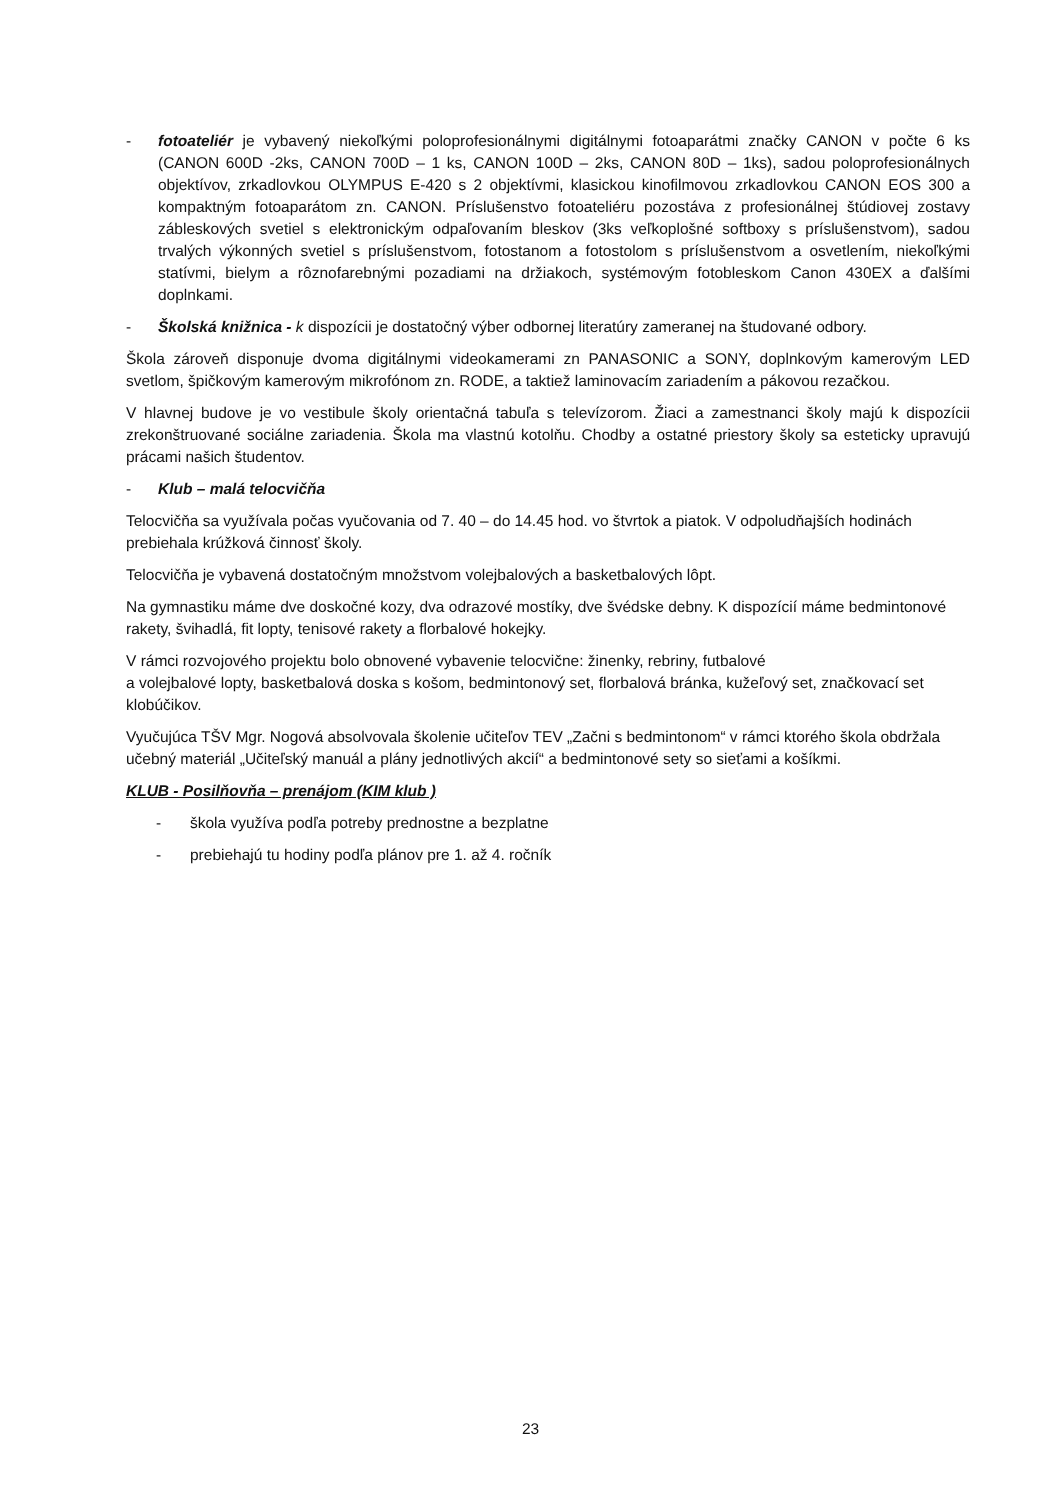- fotoateliér je vybavený niekoľkými poloprofesionálnymi digitálnymi fotoaparátmi značky CANON v počte 6 ks (CANON 600D -2ks, CANON 700D – 1 ks, CANON 100D – 2ks, CANON 80D – 1ks), sadou poloprofesionálnych objektívov, zrkadlovkou OLYMPUS E-420 s 2 objektívmi, klasickou kinofilmovou zrkadlovkou CANON EOS 300 a kompaktným fotoaparátom zn. CANON. Príslušenstvo fotoateliéru pozostáva z profesionálnej štúdiovej zostavy zábleskových svetiel s elektronickým odpaľovaním bleskov (3ks veľkoplošné softboxy s príslušenstvom), sadou trvalých výkonných svetiel s príslušenstvom, fotostanom a fotostolom s príslušenstvom a osvetlením, niekoľkými statívmi, bielym a rôznofarebnými pozadiami na držiakoch, systémovým fotobleskom Canon 430EX a ďalšími doplnkami.
- Školská knižnica - k dispozícii je dostatočný výber odbornej literatúry zameranej na študované odbory.
Škola zároveň disponuje dvoma digitálnymi videokamerami zn PANASONIC a SONY, doplnkovým kamerovým LED svetlom, špičkovým kamerovým mikrofónom zn. RODE, a taktiež laminovacím zariadením a pákovou rezačkou.
V hlavnej budove je vo vestibule školy orientačná tabuľa s televízorom. Žiaci a zamestnanci školy majú k dispozícii zrekonštruované sociálne zariadenia. Škola ma vlastnú kotolňu. Chodby a ostatné priestory školy sa esteticky upravujú prácami našich študentov.
- Klub – malá telocvičňa
Telocvičňa sa využívala počas vyučovania od 7. 40 – do 14.45 hod. vo štvrtok a piatok. V odpoludňajších hodinách prebiehala krúžková činnosť školy.
Telocvičňa je vybavená dostatočným množstvom volejbalových a basketbalových lôpt.
Na gymnastiku máme dve doskočné kozy, dva odrazové mostíky, dve švédske debny. K dispozícií máme bedmintonové rakety, švihadlá, fit lopty, tenisové rakety a florbalové hokejky.
V rámci rozvojového projektu bolo obnovené vybavenie telocvične: žinenky, rebriny, futbalové
a volejbalové lopty, basketbalová doska s košom, bedmintonový set, florbalová bránka, kužeľový set, značkovací set klobúčikov.
Vyučujúca TŠV Mgr. Nogová absolvovala školenie učiteľov TEV „Začni s bedmintonom“ v rámci ktorého škola obdržala učebný materiál „Učiteľský manuál a plány jednotlivých akcií“ a bedmintonové sety so sieťami a košíkmi.
KLUB - Posilňovňa – prenájom (KIM klub )
- škola využíva podľa potreby prednostne a bezplatne
- prebiehajú tu hodiny podľa plánov pre 1. až 4. ročník
23